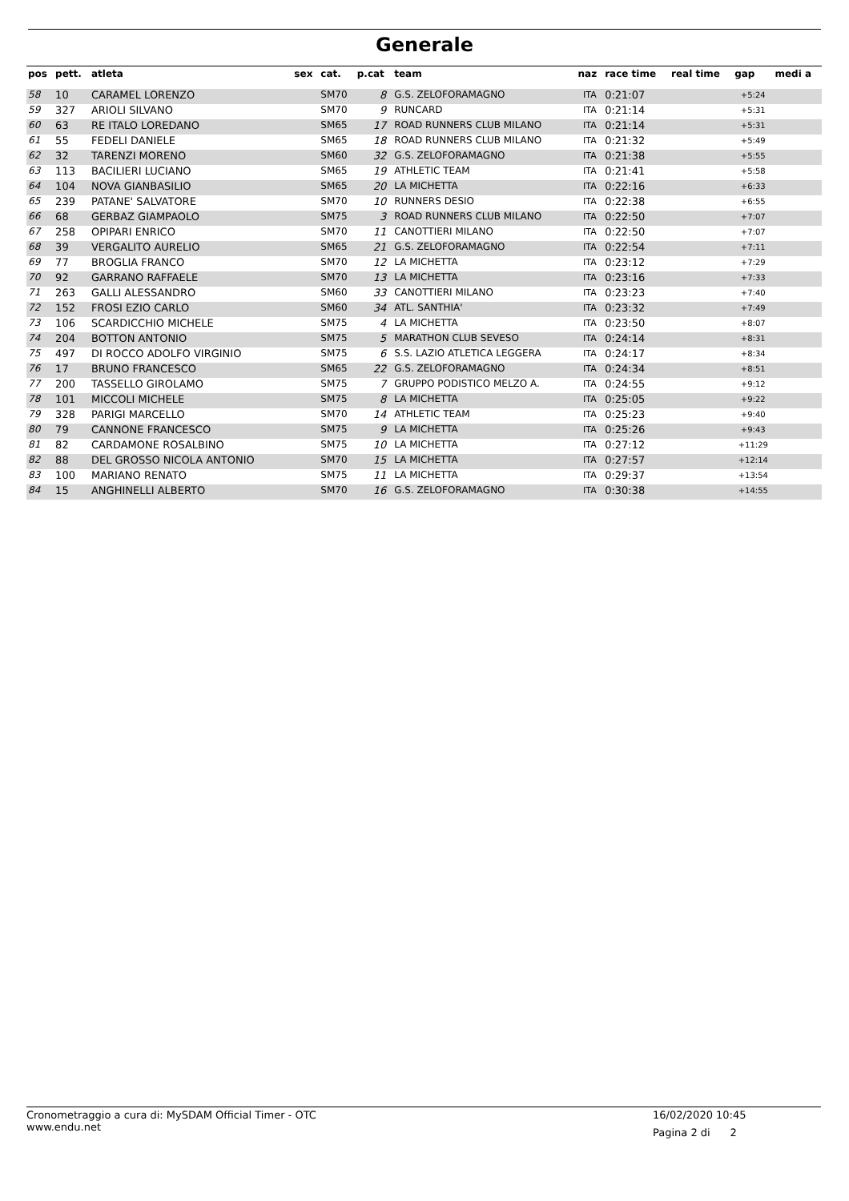Generale
| pos | pett. | atleta | sex | cat. | p.cat | team | naz | race time | real time | gap | medi a |
| --- | --- | --- | --- | --- | --- | --- | --- | --- | --- | --- | --- |
| 58 | 10 | CARAMEL LORENZO | | SM70 | 8 | G.S. ZELOFORAMAGNO | ITA | 0:21:07 | | +5:24 | |
| 59 | 327 | ARIOLI SILVANO | | SM70 | 9 | RUNCARD | ITA | 0:21:14 | | +5:31 | |
| 60 | 63 | RE ITALO LOREDANO | | SM65 | 17 | ROAD RUNNERS CLUB MILANO | ITA | 0:21:14 | | +5:31 | |
| 61 | 55 | FEDELI DANIELE | | SM65 | 18 | ROAD RUNNERS CLUB MILANO | ITA | 0:21:32 | | +5:49 | |
| 62 | 32 | TARENZI MORENO | | SM60 | 32 | G.S. ZELOFORAMAGNO | ITA | 0:21:38 | | +5:55 | |
| 63 | 113 | BACILIERI LUCIANO | | SM65 | 19 | ATHLETIC TEAM | ITA | 0:21:41 | | +5:58 | |
| 64 | 104 | NOVA GIANBASILIO | | SM65 | 20 | LA MICHETTA | ITA | 0:22:16 | | +6:33 | |
| 65 | 239 | PATANE' SALVATORE | | SM70 | 10 | RUNNERS DESIO | ITA | 0:22:38 | | +6:55 | |
| 66 | 68 | GERBAZ GIAMPAOLO | | SM75 | 3 | ROAD RUNNERS CLUB MILANO | ITA | 0:22:50 | | +7:07 | |
| 67 | 258 | OPIPARI ENRICO | | SM70 | 11 | CANOTTIERI MILANO | ITA | 0:22:50 | | +7:07 | |
| 68 | 39 | VERGALITO AURELIO | | SM65 | 21 | G.S. ZELOFORAMAGNO | ITA | 0:22:54 | | +7:11 | |
| 69 | 77 | BROGLIA FRANCO | | SM70 | 12 | LA MICHETTA | ITA | 0:23:12 | | +7:29 | |
| 70 | 92 | GARRANO RAFFAELE | | SM70 | 13 | LA MICHETTA | ITA | 0:23:16 | | +7:33 | |
| 71 | 263 | GALLI ALESSANDRO | | SM60 | 33 | CANOTTIERI MILANO | ITA | 0:23:23 | | +7:40 | |
| 72 | 152 | FROSI EZIO CARLO | | SM60 | 34 | ATL. SANTHIA' | ITA | 0:23:32 | | +7:49 | |
| 73 | 106 | SCARDICCHIO MICHELE | | SM75 | 4 | LA MICHETTA | ITA | 0:23:50 | | +8:07 | |
| 74 | 204 | BOTTON ANTONIO | | SM75 | 5 | MARATHON CLUB SEVESO | ITA | 0:24:14 | | +8:31 | |
| 75 | 497 | DI ROCCO ADOLFO VIRGINIO | | SM75 | 6 | S.S. LAZIO ATLETICA LEGGERA | ITA | 0:24:17 | | +8:34 | |
| 76 | 17 | BRUNO FRANCESCO | | SM65 | 22 | G.S. ZELOFORAMAGNO | ITA | 0:24:34 | | +8:51 | |
| 77 | 200 | TASSELLO GIROLAMO | | SM75 | 7 | GRUPPO PODISTICO MELZO A. | ITA | 0:24:55 | | +9:12 | |
| 78 | 101 | MICCOLI MICHELE | | SM75 | 8 | LA MICHETTA | ITA | 0:25:05 | | +9:22 | |
| 79 | 328 | PARIGI MARCELLO | | SM70 | 14 | ATHLETIC TEAM | ITA | 0:25:23 | | +9:40 | |
| 80 | 79 | CANNONE FRANCESCO | | SM75 | 9 | LA MICHETTA | ITA | 0:25:26 | | +9:43 | |
| 81 | 82 | CARDAMONE ROSALBINO | | SM75 | 10 | LA MICHETTA | ITA | 0:27:12 | | +11:29 | |
| 82 | 88 | DEL GROSSO NICOLA ANTONIO | | SM70 | 15 | LA MICHETTA | ITA | 0:27:57 | | +12:14 | |
| 83 | 100 | MARIANO RENATO | | SM75 | 11 | LA MICHETTA | ITA | 0:29:37 | | +13:54 | |
| 84 | 15 | ANGHINELLI ALBERTO | | SM70 | 16 | G.S. ZELOFORAMAGNO | ITA | 0:30:38 | | +14:55 | |
Cronometraggio a cura di: MySDAM Official Timer - OTC
www.endu.net
16/02/2020 10:45
Pagina 2 di 2